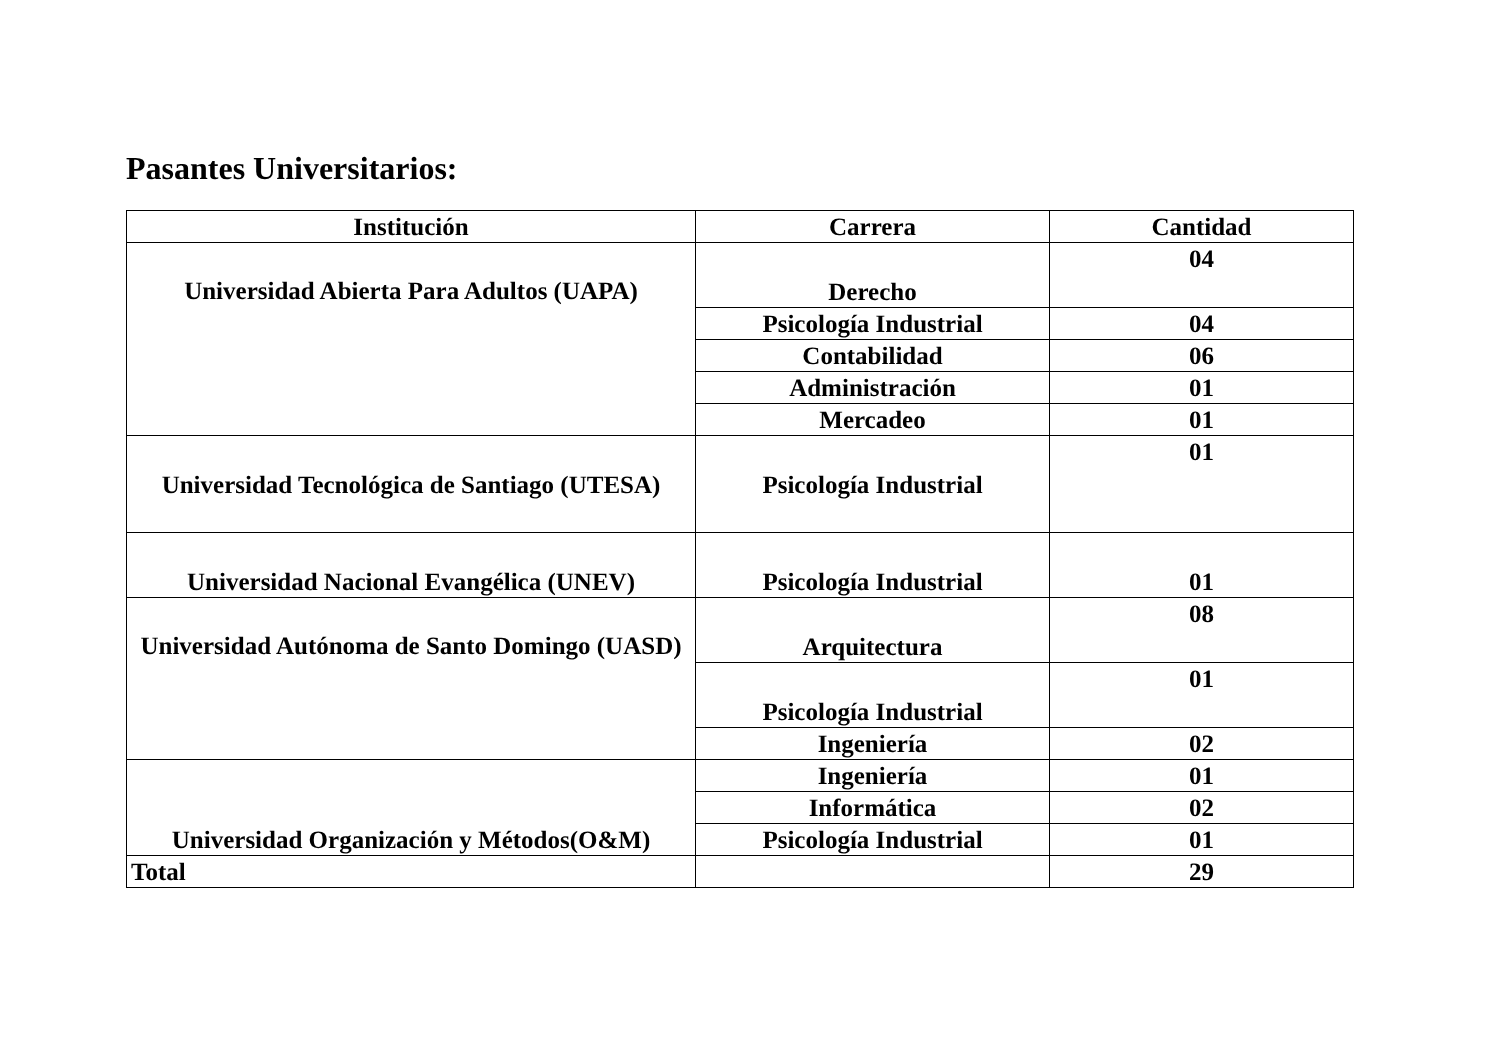Pasantes Universitarios:
| Institución | Carrera | Cantidad |
| --- | --- | --- |
| Universidad Abierta Para Adultos (UAPA) | Derecho | 04 |
| | Psicología Industrial | 04 |
| | Contabilidad | 06 |
| | Administración | 01 |
| | Mercadeo | 01 |
| Universidad Tecnológica de Santiago (UTESA) | Psicología Industrial | 01 |
| Universidad Nacional Evangélica (UNEV) | Psicología Industrial | 01 |
| Universidad Autónoma de Santo Domingo (UASD) | Arquitectura | 08 |
| | Psicología Industrial | 01 |
| | Ingeniería | 02 |
| Universidad Organización y Métodos(O&M) | Ingeniería | 01 |
| | Informática | 02 |
| | Psicología Industrial | 01 |
| Total | | 29 |